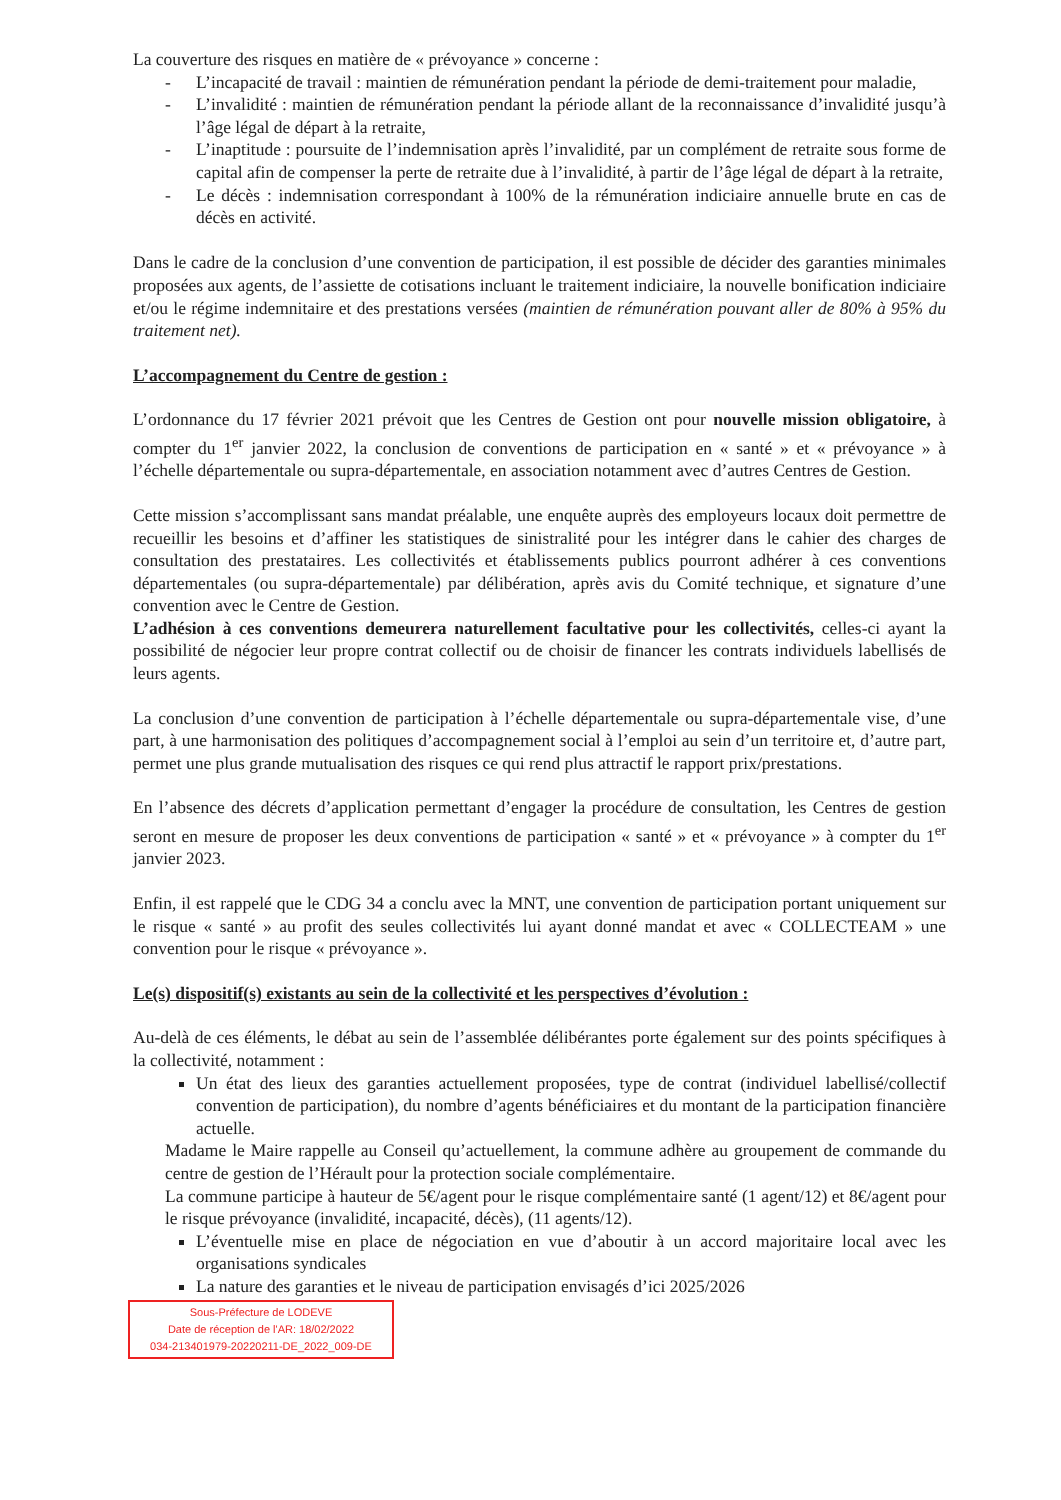La couverture des risques en matière de « prévoyance » concerne :
- L’incapacité de travail : maintien de rémunération pendant la période de demi-traitement pour maladie,
- L’invalidité : maintien de rémunération pendant la période allant de la reconnaissance d’invalidité jusqu’à l’âge légal de départ à la retraite,
- L’inaptitude : poursuite de l’indemnisation après l’invalidité, par un complément de retraite sous forme de capital afin de compenser la perte de retraite due à l’invalidité, à partir de l’âge légal de départ à la retraite,
- Le décès : indemnisation correspondant à 100% de la rémunération indiciaire annuelle brute en cas de décès en activité.
Dans le cadre de la conclusion d’une convention de participation, il est possible de décider des garanties minimales proposées aux agents, de l’assiette de cotisations incluant le traitement indiciaire, la nouvelle bonification indiciaire et/ou le régime indemnitaire et des prestations versées (maintien de rémunération pouvant aller de 80% à 95% du traitement net).
L’accompagnement du Centre de gestion :
L’ordonnance du 17 février 2021 prévoit que les Centres de Gestion ont pour nouvelle mission obligatoire, à compter du 1<sup>er</sup> janvier 2022, la conclusion de conventions de participation en « santé » et « prévoyance » à l’échelle départementale ou supra-départementale, en association notamment avec d’autres Centres de Gestion.
Cette mission s’accomplissant sans mandat préalable, une enquête auprès des employeurs locaux doit permettre de recueillir les besoins et d’affiner les statistiques de sinistralité pour les intégrer dans le cahier des charges de consultation des prestataires. Les collectivités et établissements publics pourront adhérer à ces conventions départementales (ou supra-départementale) par délibération, après avis du Comité technique, et signature d’une convention avec le Centre de Gestion.
L’adhésion à ces conventions demeurera naturellement facultative pour les collectivités, celles-ci ayant la possibilité de négocier leur propre contrat collectif ou de choisir de financer les contrats individuels labellisés de leurs agents.
La conclusion d’une convention de participation à l’échelle départementale ou supra-départementale vise, d’une part, à une harmonisation des politiques d’accompagnement social à l’emploi au sein d’un territoire et, d’autre part, permet une plus grande mutualisation des risques ce qui rend plus attractif le rapport prix/prestations.
En l’absence des décrets d’application permettant d’engager la procédure de consultation, les Centres de gestion seront en mesure de proposer les deux conventions de participation « santé » et « prévoyance » à compter du 1<sup>er</sup> janvier 2023.
Enfin, il est rappelé que le CDG 34 a conclu avec la MNT, une convention de participation portant uniquement sur le risque « santé » au profit des seules collectivités lui ayant donné mandat et avec « COLLECTEAM » une convention pour le risque « prévoyance ».
Le(s) dispositif(s) existants au sein de la collectivité et les perspectives d’évolution :
Au-delà de ces éléments, le débat au sein de l’assemblée délibérantes porte également sur des points spécifiques à la collectivité, notamment :
Un état des lieux des garanties actuellement proposées, type de contrat (individuel labellisé/collectif convention de participation), du nombre d’agents bénéficiaires et du montant de la participation financière actuelle.
Madame le Maire rappelle au Conseil qu’actuellement, la commune adhère au groupement de commande du centre de gestion de l’Hérault pour la protection sociale complémentaire.
La commune participe à hauteur de 5€/agent pour le risque complémentaire santé (1 agent/12) et 8€/agent pour le risque prévoyance (invalidité, incapacité, décès), (11 agents/12).
L’éventuelle mise en place de négociation en vue d’aboutir à un accord majoritaire local avec les organisations syndicales
La nature des garanties et le niveau de participation envisagés d’ici 2025/2026
Sous-Préfecture de LODEVE
Date de réception de l'AR: 18/02/2022
034-213401979-20220211-DE_2022_009-DE